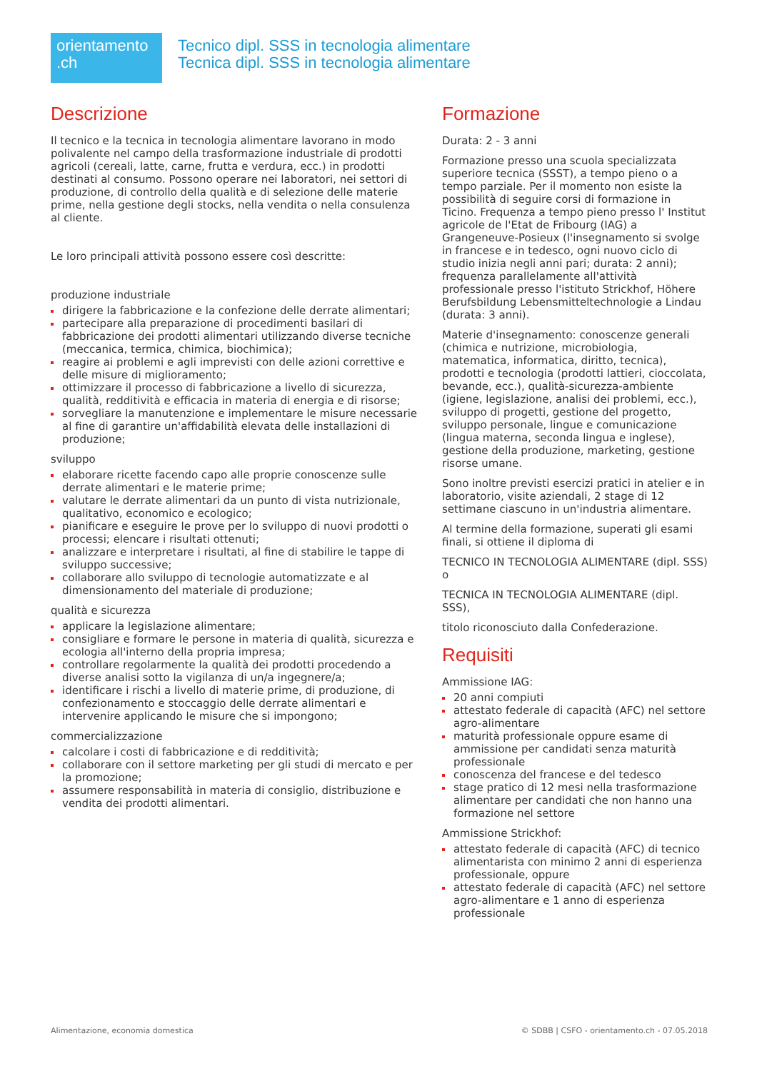orientamento
.ch
Tecnico dipl. SSS in tecnologia alimentare
Tecnica dipl. SSS in tecnologia alimentare
Descrizione
Il tecnico e la tecnica in tecnologia alimentare lavorano in modo polivalente nel campo della trasformazione industriale di prodotti agricoli (cereali, latte, carne, frutta e verdura, ecc.) in prodotti destinati al consumo. Possono operare nei laboratori, nei settori di produzione, di controllo della qualità e di selezione delle materie prime, nella gestione degli stocks, nella vendita o nella consulenza al cliente.
Le loro principali attività possono essere così descritte:
produzione industriale
dirigere la fabbricazione e la confezione delle derrate alimentari;
partecipare alla preparazione di procedimenti basilari di fabbricazione dei prodotti alimentari utilizzando diverse tecniche (meccanica, termica, chimica, biochimica);
reagire ai problemi e agli imprevisti con delle azioni correttive e delle misure di miglioramento;
ottimizzare il processo di fabbricazione a livello di sicurezza, qualità, redditività e efficacia in materia di energia e di risorse;
sorvegliare la manutenzione e implementare le misure necessarie al fine di garantire un'affidabilità elevata delle installazioni di produzione;
sviluppo
elaborare ricette facendo capo alle proprie conoscenze sulle derrate alimentari e le materie prime;
valutare le derrate alimentari da un punto di vista nutrizionale, qualitativo, economico e ecologico;
pianificare e eseguire le prove per lo sviluppo di nuovi prodotti o processi; elencare i risultati ottenuti;
analizzare e interpretare i risultati, al fine di stabilire le tappe di sviluppo successive;
collaborare allo sviluppo di tecnologie automatizzate e al dimensionamento del materiale di produzione;
qualità e sicurezza
applicare la legislazione alimentare;
consigliare e formare le persone in materia di qualità, sicurezza e ecologia all'interno della propria impresa;
controllare regolarmente la qualità dei prodotti procedendo a diverse analisi sotto la vigilanza di un/a ingegnere/a;
identificare i rischi a livello di materie prime, di produzione, di confezionamento e stoccaggio delle derrate alimentari e intervenire applicando le misure che si impongono;
commercializzazione
calcolare i costi di fabbricazione e di redditività;
collaborare con il settore marketing per gli studi di mercato e per la promozione;
assumere responsabilità in materia di consiglio, distribuzione e vendita dei prodotti alimentari.
Formazione
Durata: 2 - 3 anni
Formazione presso una scuola specializzata superiore tecnica (SSST), a tempo pieno o a tempo parziale. Per il momento non esiste la possibilità di seguire corsi di formazione in Ticino. Frequenza a tempo pieno presso l' Institut agricole de l'Etat de Fribourg (IAG) a Grangeneuve-Posieux (l'insegnamento si svolge in francese e in tedesco, ogni nuovo ciclo di studio inizia negli anni pari; durata: 2 anni); frequenza parallelamente all'attività professionale presso l'istituto Strickhof, Höhere Berufsbildung Lebensmitteltechnologie a Lindau (durata: 3 anni).
Materie d'insegnamento: conoscenze generali (chimica e nutrizione, microbiologia, matematica, informatica, diritto, tecnica), prodotti e tecnologia (prodotti lattieri, cioccolata, bevande, ecc.), qualità-sicurezza-ambiente (igiene, legislazione, analisi dei problemi, ecc.), sviluppo di progetti, gestione del progetto, sviluppo personale, lingue e comunicazione (lingua materna, seconda lingua e inglese), gestione della produzione, marketing, gestione risorse umane.
Sono inoltre previsti esercizi pratici in atelier e in laboratorio, visite aziendali, 2 stage di 12 settimane ciascuno in un'industria alimentare.
Al termine della formazione, superati gli esami finali, si ottiene il diploma di
TECNICO IN TECNOLOGIA ALIMENTARE (dipl. SSS) o
TECNICA IN TECNOLOGIA ALIMENTARE (dipl. SSS),
titolo riconosciuto dalla Confederazione.
Requisiti
Ammissione IAG:
20 anni compiuti
attestato federale di capacità (AFC) nel settore agro-alimentare
maturità professionale oppure esame di ammissione per candidati senza maturità professionale
conoscenza del francese e del tedesco
stage pratico di 12 mesi nella trasformazione alimentare per candidati che non hanno una formazione nel settore
Ammissione Strickhof:
attestato federale di capacità (AFC) di tecnico alimentarista con minimo 2 anni di esperienza professionale, oppure
attestato federale di capacità (AFC) nel settore agro-alimentare e 1 anno di esperienza professionale
Alimentazione, economia domestica © SDBB | CSFO - orientamento.ch - 07.05.2018